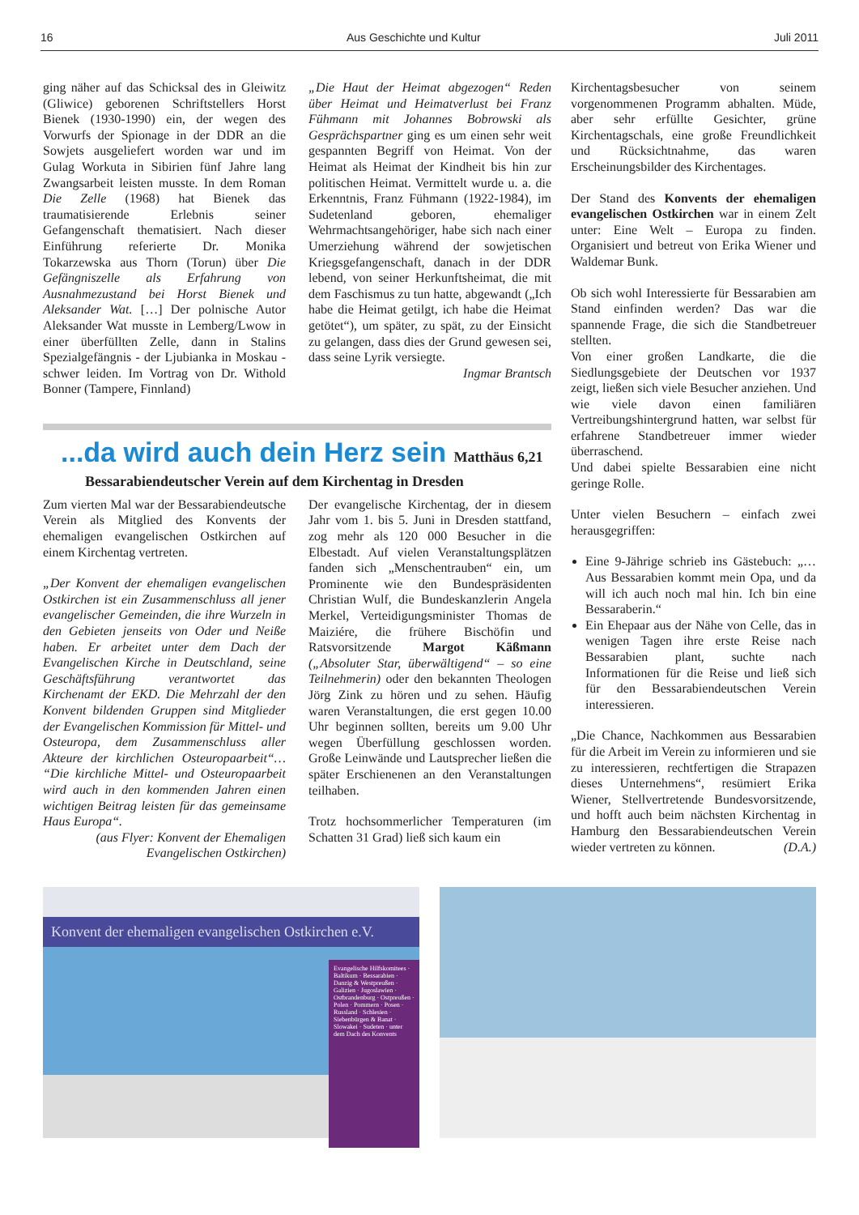16 Aus Geschichte und Kultur Juli 2011
ging näher auf das Schicksal des in Gleiwitz (Gliwice) geborenen Schriftstellers Horst Bienek (1930-1990) ein, der wegen des Vorwurfs der Spionage in der DDR an die Sowjets ausgeliefert worden war und im Gulag Workuta in Sibirien fünf Jahre lang Zwangsarbeit leisten musste. In dem Roman Die Zelle (1968) hat Bienek das traumatisierende Erlebnis seiner Gefangenschaft thematisiert. Nach dieser Einführung referierte Dr. Monika Tokarzewska aus Thorn (Torun) über Die Gefängniszelle als Erfahrung von Ausnahmezustand bei Horst Bienek und Aleksander Wat. […] Der polnische Autor Aleksander Wat musste in Lemberg/Lwow in einer überfüllten Zelle, dann in Stalins Spezialgefängnis - der Ljubianka in Moskau - schwer leiden. Im Vortrag von Dr. Withold Bonner (Tampere, Finnland)
„Die Haut der Heimat abgezogen“ Reden über Heimat und Heimatverlust bei Franz Fühmann mit Johannes Bobrowski als Gesprächspartner ging es um einen sehr weit gespannten Begriff von Heimat. Von der Heimat als Heimat der Kindheit bis hin zur politischen Heimat. Vermittelt wurde u. a. die Erkenntnis, Franz Fühmann (1922-1984), im Sudetenland geboren, ehemaliger Wehrmachtsangehöriger, habe sich nach einer Umerziehung während der sowjetischen Kriegsgefangenschaft, danach in der DDR lebend, von seiner Herkunftsheimat, die mit dem Faschismus zu tun hatte, abgewandt („Ich habe die Heimat getilgt, ich habe die Heimat getötet“), um später, zu spät, zu der Einsicht zu gelangen, dass dies der Grund gewesen sei, dass seine Lyrik versiegte.
Ingmar Brantsch
...da wird auch dein Herz sein Matthäus 6,21
Bessarabiendeutscher Verein auf dem Kirchentag in Dresden
Zum vierten Mal war der Bessarabiendeutsche Verein als Mitglied des Konvents der ehemaligen evangelischen Ostkirchen auf einem Kirchentag vertreten.
„Der Konvent der ehemaligen evangelischen Ostkirchen ist ein Zusammenschluss all jener evangelischer Gemeinden, die ihre Wurzeln in den Gebieten jenseits von Oder und Neiße haben. Er arbeitet unter dem Dach der Evangelischen Kirche in Deutschland, seine Geschäftsführung verantwortet das Kirchenamt der EKD. Die Mehrzahl der den Konvent bildenden Gruppen sind Mitglieder der Evangelischen Kommission für Mittel- und Osteuropa, dem Zusammenschluss aller Akteure der kirchlichen Osteuropaarbeit“… “Die kirchliche Mittel- und Osteuropaarbeit wird auch in den kommenden Jahren einen wichtigen Beitrag leisten für das gemeinsame Haus Europa“.
(aus Flyer: Konvent der Ehemaligen Evangelischen Ostkirchen)
Der evangelische Kirchentag, der in diesem Jahr vom 1. bis 5. Juni in Dresden stattfand, zog mehr als 120 000 Besucher in die Elbestadt. Auf vielen Veranstaltungsplätzen fanden sich „Menschentrauben“ ein, um Prominente wie den Bundespräsidenten Christian Wulf, die Bundeskanzlerin Angela Merkel, Verteidigungsminister Thomas de Maiziére, die frühere Bischöfin und Ratsvorsitzende Margot Käßmann („Absoluter Star, überwältigend“ – so eine Teilnehmerin) oder den bekannten Theologen Jörg Zink zu hören und zu sehen. Häufig waren Veranstaltungen, die erst gegen 10.00 Uhr beginnen sollten, bereits um 9.00 Uhr wegen Überfüllung geschlossen worden. Große Leinwände und Lautsprecher ließen die später Erschienenen an den Veranstaltungen teilhaben.
Trotz hochsommerlicher Temperaturen (im Schatten 31 Grad) ließ sich kaum ein
Kirchentagsbesucher von seinem vorgenommenen Programm abhalten. Müde, aber sehr erfüllte Gesichter, grüne Kirchentagschals, eine große Freundlichkeit und Rücksichtnahme, das waren Erscheinungsbilder des Kirchentages.
Der Stand des Konvents der ehemaligen evangelischen Ostkirchen war in einem Zelt unter: Eine Welt – Europa zu finden. Organisiert und betreut von Erika Wiener und Waldemar Bunk.
Ob sich wohl Interessierte für Bessarabien am Stand einfinden werden? Das war die spannende Frage, die sich die Standbetreuer stellten.
Von einer großen Landkarte, die die Siedlungsgebiete der Deutschen vor 1937 zeigt, ließen sich viele Besucher anziehen. Und wie viele davon einen familiären Vertreibungshintergrund hatten, war selbst für erfahrene Standbetreuer immer wieder überraschend.
Und dabei spielte Bessarabien eine nicht geringe Rolle.
Unter vielen Besuchern – einfach zwei herausgegriffen:
Eine 9-Jährige schrieb ins Gästebuch: „…Aus Bessarabien kommt mein Opa, und da will ich auch noch mal hin. Ich bin eine Bessaraberin.“
Ein Ehepaar aus der Nähe von Celle, das in wenigen Tagen ihre erste Reise nach Bessarabien plant, suchte nach Informationen für die Reise und ließ sich für den Bessarabiendeutschen Verein interessieren.
„Die Chance, Nachkommen aus Bessarabien für die Arbeit im Verein zu informieren und sie zu interessieren, rechtfertigen die Strapazen dieses Unternehmens“, resümiert Erika Wiener, Stellvertretende Bundesvorsitzende, und hofft auch beim nächsten Kirchentag in Hamburg den Bessarabiendeutschen Verein wieder vertreten zu können. (D.A.)
Konvent der ehemaligen evangelischen Ostkirchen e.V.
Evangelische Hilfskomitees · Baltikum · Bessarabien · Danzig & Westpreußen · Galizien · Jugoslawien · Ostbrandenburg · Ostpreußen · Polen · Pommern · Posen · Russland · Schlesien · Siebenbürgen & Banat · Slowakei · Sudeten · unter dem Dach des Konvents